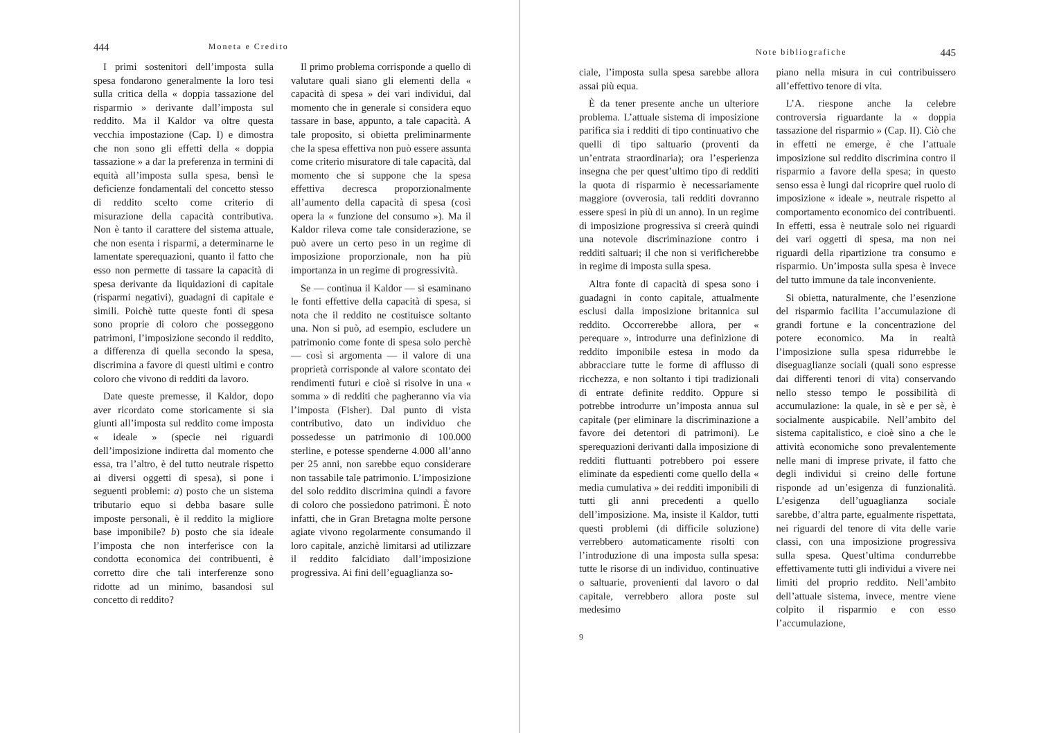444 Moneta e Credito
I primi sostenitori dell’imposta sulla spesa fondarono generalmente la loro tesi sulla critica della « doppia tassazione del risparmio » derivante dall’imposta sul reddito. Ma il Kaldor va oltre questa vecchia impostazione (Cap. I) e dimostra che non sono gli effetti della « doppia tassazione » a dar la preferenza in termini di equità all’imposta sulla spesa, bensì le deficienze fondamentali del concetto stesso di reddito scelto come criterio di misurazione della capacità contributiva. Non è tanto il carattere del sistema attuale, che non esenta i risparmi, a determinarne le lamentate sperequazioni, quanto il fatto che esso non permette di tassare la capacità di spesa derivante da liquidazioni di capitale (risparmi negativi), guadagni di capitale e simili. Poichè tutte queste fonti di spesa sono proprie di coloro che posseggono patrimoni, l’imposizione secondo il reddito, a differenza di quella secondo la spesa, discrimina a favore di questi ultimi e contro coloro che vivono di redditi da lavoro.
Date queste premesse, il Kaldor, dopo aver ricordato come storicamente si sia giunti all’imposta sul reddito come imposta « ideale » (specie nei riguardi dell’imposizione indiretta dal momento che essa, tra l’altro, è del tutto neutrale rispetto ai diversi oggetti di spesa), si pone i seguenti problemi: a) posto che un sistema tributario equo si debba basare sulle imposte personali, è il reddito la migliore base imponibile? b) posto che sia ideale l’imposta che non interferisce con la condotta economica dei contribuenti, è corretto dire che tali interferenze sono ridotte ad un minimo, basandosi sul concetto di reddito?
Il primo problema corrisponde a quello di valutare quali siano gli elementi della « capacità di spesa » dei vari individui, dal momento che in generale si considera equo tassare in base, appunto, a tale capacità. A tale proposito, si obietta preliminarmente che la spesa effettiva non può essere assunta come criterio misuratore di tale capacità, dal momento che si suppone che la spesa effettiva decresca proporzionalmente all’aumento della capacità di spesa (così opera la « funzione del consumo »). Ma il Kaldor rileva come tale considerazione, se può avere un certo peso in un regime di imposizione proporzionale, non ha più importanza in un regime di progressività.
Se — continua il Kaldor — si esaminano le fonti effettive della capacità di spesa, si nota che il reddito ne costituisce soltanto una. Non si può, ad esempio, escludere un patrimonio come fonte di spesa solo perchè — così si argomenta — il valore di una proprietà corrisponde al valore scontato dei rendimenti futuri e cioè si risolve in una « somma » di redditi che pagheranno via via l’imposta (Fisher). Dal punto di vista contributivo, dato un individuo che possedesse un patrimonio di 100.000 sterline, e potesse spenderne 4.000 all’anno per 25 anni, non sarebbe equo considerare non tassabile tale patrimonio. L’imposizione del solo reddito discrimina quindi a favore di coloro che possiedono patrimoni. È noto infatti, che in Gran Bretagna molte persone agiate vivono regolarmente consumando il loro capitale, anzichè limitarsi ad utilizzare il reddito falcidiato dall’imposizione progressiva. Ai fini dell’eguaglianza so-
Note bibliografiche 445
ciale, l’imposta sulla spesa sarebbe allora assai più equa.
È da tener presente anche un ulteriore problema. L’attuale sistema di imposizione parifica sia i redditi di tipo continuativo che quelli di tipo saltuario (proventi da un’entrata straordinaria); ora l’esperienza insegna che per quest’ultimo tipo di redditi la quota di risparmio è necessariamente maggiore (ovverosia, tali redditi dovranno essere spesi in più di un anno). In un regime di imposizione progressiva si creerà quindi una notevole discriminazione contro i redditi saltuari; il che non si verificherebbe in regime di imposta sulla spesa.
Altra fonte di capacità di spesa sono i guadagni in conto capitale, attualmente esclusi dalla imposizione britannica sul reddito. Occorrerebbe allora, per « perequare », introdurre una definizione di reddito imponibile estesa in modo da abbracciare tutte le forme di afflusso di ricchezza, e non soltanto i tipi tradizionali di entrate definite reddito. Oppure si potrebbe introdurre un’imposta annua sul capitale (per eliminare la discriminazione a favore dei detentori di patrimoni). Le sperequazioni derivanti dalla imposizione di redditi fluttuanti potrebbero poi essere eliminate da espedienti come quello della « media cumulativa » dei redditi imponibili di tutti gli anni precedenti a quello dell’imposizione. Ma, insiste il Kaldor, tutti questi problemi (di difficile soluzione) verrebbero automaticamente risolti con l’introduzione di una imposta sulla spesa: tutte le risorse di un individuo, continuative o saltuarie, provenienti dal lavoro o dal capitale, verrebbero allora poste sul medesimo
9
piano nella misura in cui contribuissero all’effettivo tenore di vita.
L’A. riespone anche la celebre controversia riguardante la « doppia tassazione del risparmio » (Cap. II). Ciò che in effetti ne emerge, è che l’attuale imposizione sul reddito discrimina contro il risparmio a favore della spesa; in questo senso essa è lungi dal ricoprire quel ruolo di imposizione « ideale », neutrale rispetto al comportamento economico dei contribuenti. In effetti, essa è neutrale solo nei riguardi dei vari oggetti di spesa, ma non nei riguardi della ripartizione tra consumo e risparmio. Un’imposta sulla spesa è invece del tutto immune da tale inconveniente.
Si obietta, naturalmente, che l’esenzione del risparmio facilita l’accumulazione di grandi fortune e la concentrazione del potere economico. Ma in realtà l’imposizione sulla spesa ridurrebbe le diseguaglianze sociali (quali sono espresse dai differenti tenori di vita) conservando nello stesso tempo le possibilità di accumulazione: la quale, in sè e per sè, è socialmente auspicabile. Nell’ambito del sistema capitalistico, e cioè sino a che le attività economiche sono prevalentemente nelle mani di imprese private, il fatto che degli individui si creino delle fortune risponde ad un’esigenza di funzionalità. L’esigenza dell’uguaglianza sociale sarebbe, d’altra parte, egualmente rispettata, nei riguardi del tenore di vita delle varie classi, con una imposizione progressiva sulla spesa. Quest’ultima condurrebbe effettivamente tutti gli individui a vivere nei limiti del proprio reddito. Nell’ambito dell’attuale sistema, invece, mentre viene colpito il risparmio e con esso l’accumulazione,